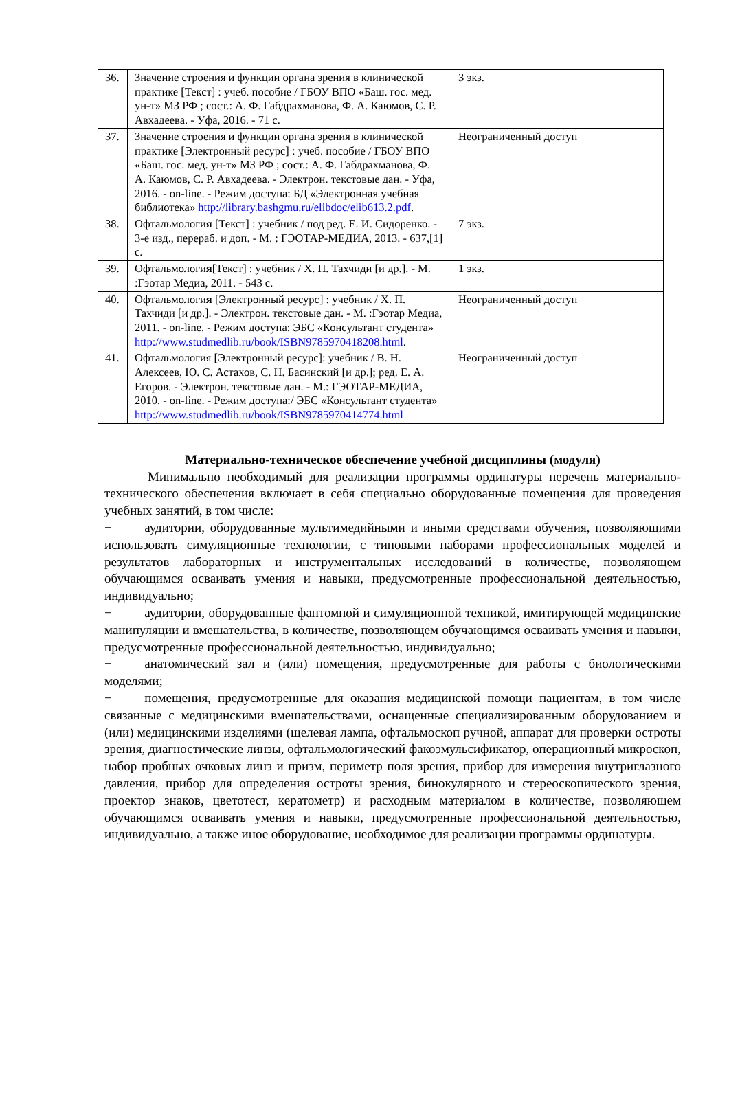| 36. | Значение строения и функции органа зрения в клинической практике [Текст] : учеб. пособие / ГБОУ ВПО «Баш. гос. мед. ун-т» МЗ РФ ; сост.: А. Ф. Габдрахманова, Ф. А. Каюмов, С. Р. Авхадеева. - Уфа, 2016. - 71 с. | 3 экз. |
| 37. | Значение строения и функции органа зрения в клинической практике [Электронный ресурс] : учеб. пособие / ГБОУ ВПО «Баш. гос. мед. ун-т» МЗ РФ ; сост.: А. Ф. Габдрахманова, Ф. А. Каюмов, С. Р. Авхадеева. - Электрон. текстовые дан. - Уфа, 2016. - on-line. - Режим доступа: БД «Электронная учебная библиотека» http://library.bashgmu.ru/elibdoc/elib613.2.pdf . | Неограниченный доступ |
| 38. | Офтальмологи я [Текст] : учебник / под ред. Е. И. Сидоренко. - 3-е изд., перераб. и доп. - М. : ГЭОТАР-МЕДИА, 2013. - 637,[1] с. | 7 экз. |
| 39. | Офтальмологи я [Текст] : учебник / Х. П. Тахчиди [и др.]. - М. :Гэотар Медиа, 2011. - 543 с. | 1 экз. |
| 40. | Офтальмологи я [Электронный ресурс] : учебник / Х. П. Тахчиди [и др.]. - Электрон. текстовые дан. - М. :Гэотар Медиа, 2011. - on-line. - Режим доступа: ЭБС «Консультант студента» http://www.studmedlib.ru/book/ISBN9785970418208.html . | Неограниченный доступ |
| 41. | Офтальмология [Электронный ресурс]: учебник / В. Н. Алексеев, Ю. С. Астахов, С. Н. Басинский [и др.]; ред. Е. А. Егоров. - Электрон. текстовые дан. - М.: ГЭОТАР-МЕДИА, 2010. - on-line. - Режим доступа:/ ЭБС «Консультант студента» http://www.studmedlib.ru/book/ISBN9785970414774.html | Неограниченный доступ |
Материально-техническое обеспечение учебной дисциплины (модуля)
Минимально необходимый для реализации программы ординатуры перечень материально-технического обеспечения включает в себя специально оборудованные помещения для проведения учебных занятий, в том числе:
−   аудитории, оборудованные мультимедийными и иными средствами обучения, позволяющими использовать симуляционные технологии, с типовыми наборами профессиональных моделей и результатов лабораторных и инструментальных исследований в количестве, позволяющем обучающимся осваивать умения и навыки, предусмотренные профессиональной деятельностью, индивидуально;
−   аудитории, оборудованные фантомной и симуляционной техникой, имитирующей медицинские манипуляции и вмешательства, в количестве, позволяющем обучающимся осваивать умения и навыки, предусмотренные профессиональной деятельностью, индивидуально;
−   анатомический зал и (или) помещения, предусмотренные для работы с биологическими моделями;
−   помещения, предусмотренные для оказания медицинской помощи пациентам, в том числе связанные с медицинскими вмешательствами, оснащенные специализированным оборудованием и (или) медицинскими изделиями (щелевая лампа, офтальмоскоп ручной, аппарат для проверки остроты зрения, диагностические линзы, офтальмологический факоэмульсификатор, операционный микроскоп, набор пробных очковых линз и призм, периметр поля зрения, прибор для измерения внутриглазного давления, прибор для определения остроты зрения, бинокулярного и стереоскопического зрения, проектор знаков, цветотест, кератометр) и расходным материалом в количестве, позволяющем обучающимся осваивать умения и навыки, предусмотренные профессиональной деятельностью, индивидуально, а также иное оборудование, необходимое для реализации программы ординатуры.